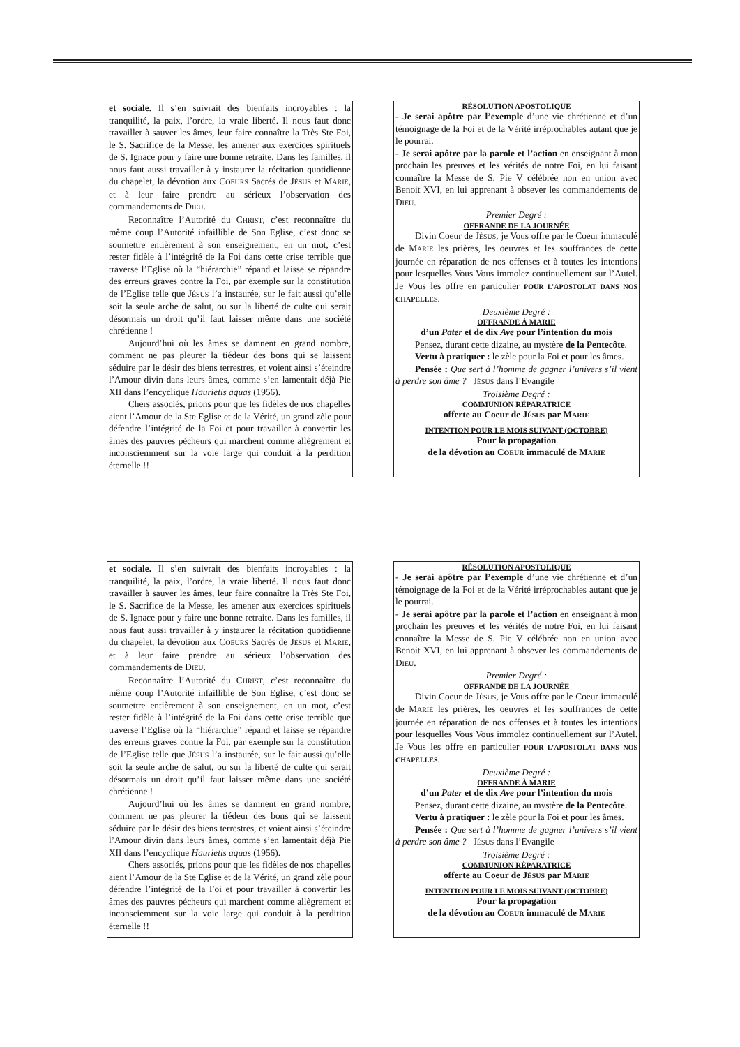et sociale. Il s’en suivrait des bienfaits incroyables : la tranquilité, la paix, l’ordre, la vraie liberté. Il nous faut donc travailler à sauver les âmes, leur faire connaître la Très Ste Foi, le S. Sacrifice de la Messe, les amener aux exercices spirituels de S. Ignace pour y faire une bonne retraite. Dans les familles, il nous faut aussi travailler à y instaurer la récitation quotidienne du chapelet, la dévotion aux COEURS Sacrés de JÉSUS et MARIE, et à leur faire prendre au sérieux l’observation des commandements de DIEU.
Reconnaître l’Autorité du CHRIST, c’est reconnaître du même coup l’Autorité infaillible de Son Eglise, c’est donc se soumettre entièrement à son enseignement, en un mot, c’est rester fidèle à l’intégrité de la Foi dans cette crise terrible que traverse l’Eglise où la “hiérarchie” répand et laisse se répandre des erreurs graves contre la Foi, par exemple sur la constitution de l’Eglise telle que JÉSUS l’a instaurée, sur le fait aussi qu’elle soit la seule arche de salut, ou sur la liberté de culte qui serait désormais un droit qu’il faut laisser même dans une société chrétienne !
Aujourd’hui où les âmes se damnent en grand nombre, comment ne pas pleurer la tiédeur des bons qui se laissent séduire par le désir des biens terrestres, et voient ainsi s’éteindre l’Amour divin dans leurs âmes, comme s’en lamentait déjà Pie XII dans l’encyclique Haurietis aquas (1956).
Chers associés, prions pour que les fidèles de nos chapelles aient l’Amour de la Ste Eglise et de la Vérité, un grand zèle pour défendre l’intégrité de la Foi et pour travailler à convertir les âmes des pauvres pécheurs qui marchent comme allègrement et inconsciemment sur la voie large qui conduit à la perdition éternelle !!
RÉSOLUTION APOSTOLIQUE
- Je serai apôtre par l’exemple d’une vie chrétienne et d’un témoignage de la Foi et de la Vérité irréprochables autant que je le pourrai.
- Je serai apôtre par la parole et l’action en enseignant à mon prochain les preuves et les vérités de notre Foi, en lui faisant connaître la Messe de S. Pie V célébrée non en union avec Benoit XVI, en lui apprenant à obsever les commandements de DIEU.
Premier Degré :
OFFRANDE DE LA JOURNÉE
Divin Coeur de JÉSUS, je Vous offre par le Coeur immaculé de MARIE les prières, les oeuvres et les souffrances de cette journée en réparation de nos offenses et à toutes les intentions pour lesquelles Vous Vous immolez continuellement sur l’Autel. Je Vous les offre en particulier POUR L’APOSTOLAT DANS NOS CHAPELLES.
Deuxième Degré :
OFFRANDE À MARIE
d’un Pater et de dix Ave pour l’intention du mois
Pensez, durant cette dizaine, au mystère de la Pentecôte.
Vertu à pratiquer : le zèle pour la Foi et pour les âmes.
Pensée : Que sert à l’homme de gagner l’univers s’il vient à perdre son âme ? JÉSUS dans l’Evangile
Troisième Degré :
COMMUNION RÉPARATRICE
offerte au Coeur de JÉSUS par MARIE
INTENTION POUR LE MOIS SUIVANT (OCTOBRE)
Pour la propagation
de la dévotion au COEUR immaculé de MARIE
et sociale. Il s’en suivrait des bienfaits incroyables : la tranquilité, la paix, l’ordre, la vraie liberté. Il nous faut donc travailler à sauver les âmes, leur faire connaître la Très Ste Foi, le S. Sacrifice de la Messe, les amener aux exercices spirituels de S. Ignace pour y faire une bonne retraite. Dans les familles, il nous faut aussi travailler à y instaurer la récitation quotidienne du chapelet, la dévotion aux COEURS Sacrés de JÉSUS et MARIE, et à leur faire prendre au sérieux l’observation des commandements de DIEU.
Reconnaître l’Autorité du CHRIST, c’est reconnaître du même coup l’Autorité infaillible de Son Eglise, c’est donc se soumettre entièrement à son enseignement, en un mot, c’est rester fidèle à l’intégrité de la Foi dans cette crise terrible que traverse l’Eglise où la “hiérarchie” répand et laisse se répandre des erreurs graves contre la Foi, par exemple sur la constitution de l’Eglise telle que JÉSUS l’a instaurée, sur le fait aussi qu’elle soit la seule arche de salut, ou sur la liberté de culte qui serait désormais un droit qu’il faut laisser même dans une société chrétienne !
Aujourd’hui où les âmes se damnent en grand nombre, comment ne pas pleurer la tiédeur des bons qui se laissent séduire par le désir des biens terrestres, et voient ainsi s’éteindre l’Amour divin dans leurs âmes, comme s’en lamentait déjà Pie XII dans l’encyclique Haurietis aquas (1956).
Chers associés, prions pour que les fidèles de nos chapelles aient l’Amour de la Ste Eglise et de la Vérité, un grand zèle pour défendre l’intégrité de la Foi et pour travailler à convertir les âmes des pauvres pécheurs qui marchent comme allègrement et inconsciemment sur la voie large qui conduit à la perdition éternelle !!
RÉSOLUTION APOSTOLIQUE
- Je serai apôtre par l’exemple d’une vie chrétienne et d’un témoignage de la Foi et de la Vérité irréprochables autant que je le pourrai.
- Je serai apôtre par la parole et l’action en enseignant à mon prochain les preuves et les vérités de notre Foi, en lui faisant connaître la Messe de S. Pie V célébrée non en union avec Benoit XVI, en lui apprenant à obsever les commandements de DIEU.
Premier Degré :
OFFRANDE DE LA JOURNÉE
Divin Coeur de JÉSUS, je Vous offre par le Coeur immaculé de MARIE les prières, les oeuvres et les souffrances de cette journée en réparation de nos offenses et à toutes les intentions pour lesquelles Vous Vous immolez continuellement sur l’Autel. Je Vous les offre en particulier POUR L’APOSTOLAT DANS NOS CHAPELLES.
Deuxième Degré :
OFFRANDE À MARIE
d’un Pater et de dix Ave pour l’intention du mois
Pensez, durant cette dizaine, au mystère de la Pentecôte.
Vertu à pratiquer : le zèle pour la Foi et pour les âmes.
Pensée : Que sert à l’homme de gagner l’univers s’il vient à perdre son âme ? JÉSUS dans l’Evangile
Troisième Degré :
COMMUNION RÉPARATRICE
offerte au Coeur de JÉSUS par MARIE
INTENTION POUR LE MOIS SUIVANT (OCTOBRE)
Pour la propagation
de la dévotion au COEUR immaculé de MARIE